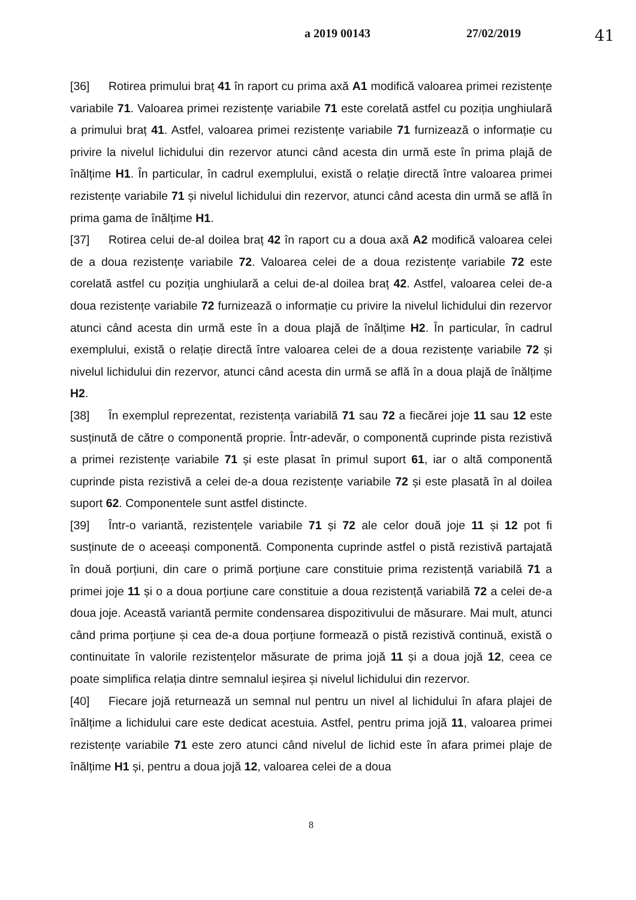a 2019 00143 27/02/2019
41
[36] Rotirea primului braț 41 în raport cu prima axă A1 modifică valoarea primei rezistențe variabile 71. Valoarea primei rezistențe variabile 71 este corelată astfel cu poziția unghiulară a primului braț 41. Astfel, valoarea primei rezistențe variabile 71 furnizează o informație cu privire la nivelul lichidului din rezervor atunci când acesta din urmă este în prima plajă de înălțime H1. În particular, în cadrul exemplului, există o relație directă între valoarea primei rezistențe variabile 71 și nivelul lichidului din rezervor, atunci când acesta din urmă se află în prima gama de înălțime H1.
[37] Rotirea celui de-al doilea braț 42 în raport cu a doua axă A2 modifică valoarea celei de a doua rezistențe variabile 72. Valoarea celei de a doua rezistențe variabile 72 este corelată astfel cu poziția unghiulară a celui de-al doilea braț 42. Astfel, valoarea celei de-a doua rezistențe variabile 72 furnizează o informație cu privire la nivelul lichidului din rezervor atunci când acesta din urmă este în a doua plajă de înălțime H2. În particular, în cadrul exemplului, există o relație directă între valoarea celei de a doua rezistențe variabile 72 și nivelul lichidului din rezervor, atunci când acesta din urmă se află în a doua plajă de înălțime H2.
[38] În exemplul reprezentat, rezistența variabilă 71 sau 72 a fiecărei joje 11 sau 12 este susținută de către o componentă proprie. Într-adevăr, o componentă cuprinde pista rezistivă a primei rezistențe variabile 71 și este plasat în primul suport 61, iar o altă componentă cuprinde pista rezistivă a celei de-a doua rezistențe variabile 72 și este plasată în al doilea suport 62. Componentele sunt astfel distincte.
[39] Într-o variantă, rezistențele variabile 71 și 72 ale celor două joje 11 și 12 pot fi susținute de o aceeași componentă. Componenta cuprinde astfel o pistă rezistivă partajată în două porțiuni, din care o primă porțiune care constituie prima rezistență variabilă 71 a primei joje 11 și o a doua porțiune care constituie a doua rezistență variabilă 72 a celei de-a doua joje. Această variantă permite condensarea dispozitivului de măsurare. Mai mult, atunci când prima porțiune și cea de-a doua porțiune formează o pistă rezistivă continuă, există o continuitate în valorile rezistențelor măsurate de prima jojă 11 și a doua jojă 12, ceea ce poate simplifica relația dintre semnalul ieșirea și nivelul lichidului din rezervor.
[40] Fiecare jojă returnează un semnal nul pentru un nivel al lichidului în afara plajei de înălțime a lichidului care este dedicat acestuia. Astfel, pentru prima jojă 11, valoarea primei rezistențe variabile 71 este zero atunci când nivelul de lichid este în afara primei plaje de înălțime H1 și, pentru a doua jojă 12, valoarea celei de a doua
8